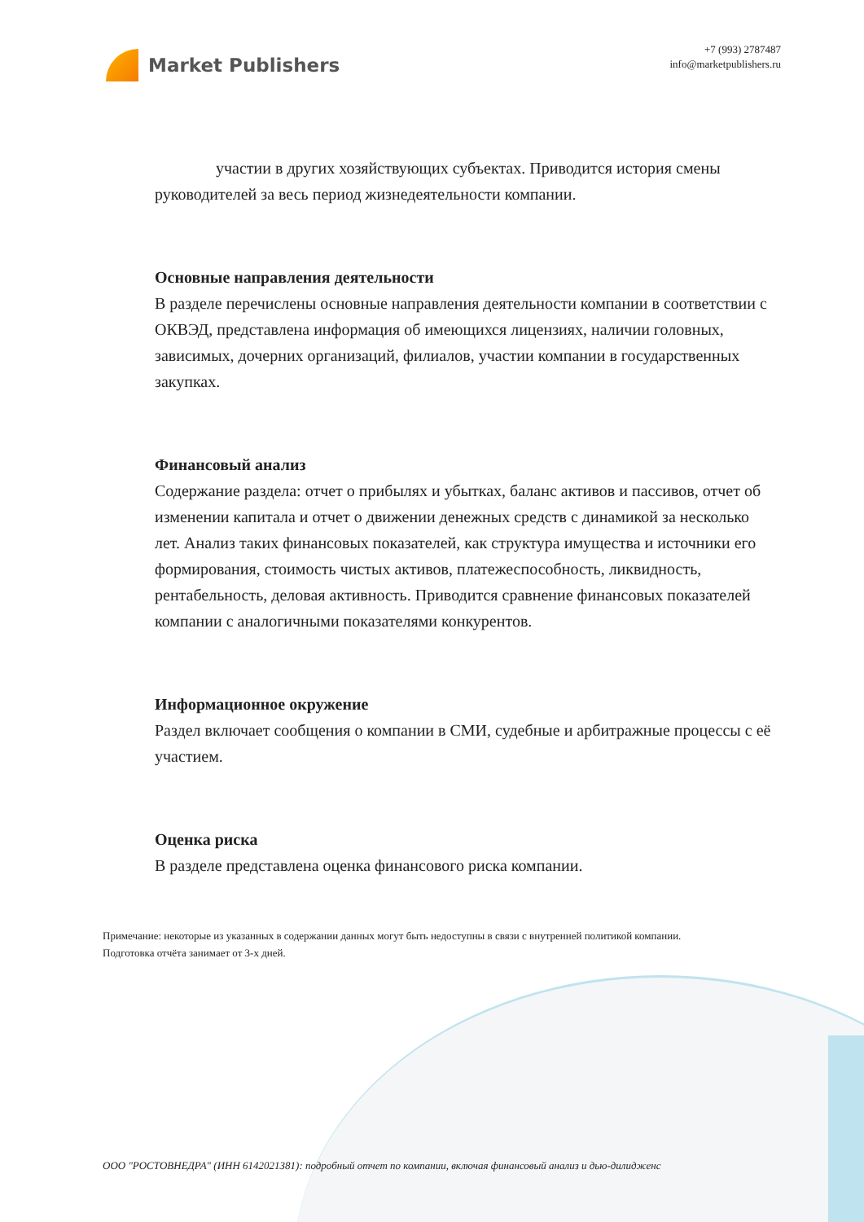Market Publishers
+7 (993) 2787487
info@marketpublishers.ru
участии в других хозяйствующих субъектах. Приводится история смены руководителей за весь период жизнедеятельности компании.
Основные направления деятельности
В разделе перечислены основные направления деятельности компании в соответствии с ОКВЭД, представлена информация об имеющихся лицензиях, наличии головных, зависимых, дочерних организаций, филиалов, участии компании в государственных закупках.
Финансовый анализ
Содержание раздела: отчет о прибылях и убытках, баланс активов и пассивов, отчет об изменении капитала и отчет о движении денежных средств с динамикой за несколько лет. Анализ таких финансовых показателей, как структура имущества и источники его формирования, стоимость чистых активов, платежеспособность, ликвидность, рентабельность, деловая активность. Приводится сравнение финансовых показателей компании с аналогичными показателями конкурентов.
Информационное окружение
Раздел включает сообщения о компании в СМИ, судебные и арбитражные процессы с её участием.
Оценка риска
В разделе представлена оценка финансового риска компании.
Примечание: некоторые из указанных в содержании данных могут быть недоступны в связи с внутренней политикой компании.
Подготовка отчёта занимает от 3-х дней.
ООО "РОСТОВНЕДРА" (ИНН 6142021381): подробный отчет по компании, включая финансовый анализ и дью-дилидженс